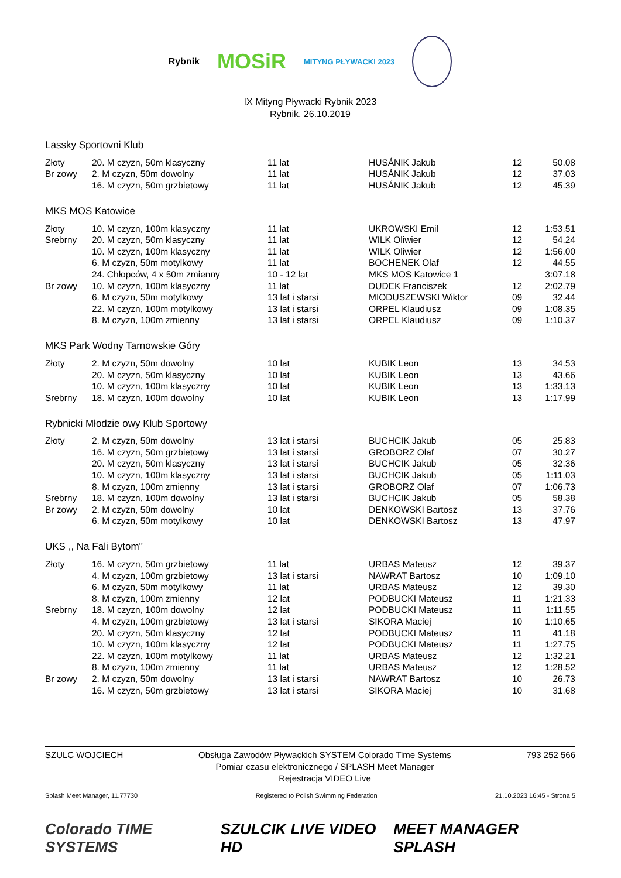Rybnik MOSiR MITYNG PŁYWACKI 2023
IX Mityng Pływacki Rybnik 2023
Rybnik, 26.10.2019
Lassky Sportovni Klub
| Złoty | 20. M czyzn, 50m klasyczny | 11 lat | HUSÁNIK Jakub | 12 | 50.08 |
| Br zowy | 2. M czyzn, 50m dowolny | 11 lat | HUSÁNIK Jakub | 12 | 37.03 |
| | 16. M czyzn, 50m grzbietowy | 11 lat | HUSÁNIK Jakub | 12 | 45.39 |
MKS MOS Katowice
| Złoty | 10. M czyzn, 100m klasyczny | 11 lat | UKROWSKI Emil | 12 | 1:53.51 |
| Srebrny | 20. M czyzn, 50m klasyczny | 11 lat | WILK Oliwier | 12 | 54.24 |
| | 10. M czyzn, 100m klasyczny | 11 lat | WILK Oliwier | 12 | 1:56.00 |
| | 6. M czyzn, 50m motylkowy | 11 lat | BOCHENEK Olaf | 12 | 44.55 |
| | 24. Chłopców, 4 x 50m zmienny | 10 - 12 lat | MKS MOS Katowice 1 | | 3:07.18 |
| Br zowy | 10. M czyzn, 100m klasyczny | 11 lat | DUDEK Franciszek | 12 | 2:02.79 |
| | 6. M czyzn, 50m motylkowy | 13 lat i starsi | MIODUSZEWSKI Wiktor | 09 | 32.44 |
| | 22. M czyzn, 100m motylkowy | 13 lat i starsi | ORPEL Klaudiusz | 09 | 1:08.35 |
| | 8. M czyzn, 100m zmienny | 13 lat i starsi | ORPEL Klaudiusz | 09 | 1:10.37 |
MKS Park Wodny Tarnowskie Góry
| Złoty | 2. M czyzn, 50m dowolny | 10 lat | KUBIK Leon | 13 | 34.53 |
| | 20. M czyzn, 50m klasyczny | 10 lat | KUBIK Leon | 13 | 43.66 |
| | 10. M czyzn, 100m klasyczny | 10 lat | KUBIK Leon | 13 | 1:33.13 |
| Srebrny | 18. M czyzn, 100m dowolny | 10 lat | KUBIK Leon | 13 | 1:17.99 |
Rybnicki Młodzie owy Klub Sportowy
| Złoty | 2. M czyzn, 50m dowolny | 13 lat i starsi | BUCHCIK Jakub | 05 | 25.83 |
| | 16. M czyzn, 50m grzbietowy | 13 lat i starsi | GROBORZ Olaf | 07 | 30.27 |
| | 20. M czyzn, 50m klasyczny | 13 lat i starsi | BUCHCIK Jakub | 05 | 32.36 |
| | 10. M czyzn, 100m klasyczny | 13 lat i starsi | BUCHCIK Jakub | 05 | 1:11.03 |
| | 8. M czyzn, 100m zmienny | 13 lat i starsi | GROBORZ Olaf | 07 | 1:06.73 |
| Srebrny | 18. M czyzn, 100m dowolny | 13 lat i starsi | BUCHCIK Jakub | 05 | 58.38 |
| Br zowy | 2. M czyzn, 50m dowolny | 10 lat | DENKOWSKI Bartosz | 13 | 37.76 |
| | 6. M czyzn, 50m motylkowy | 10 lat | DENKOWSKI Bartosz | 13 | 47.97 |
UKS ,, Na Fali Bytom''
| Złoty | 16. M czyzn, 50m grzbietowy | 11 lat | URBAS Mateusz | 12 | 39.37 |
| | 4. M czyzn, 100m grzbietowy | 13 lat i starsi | NAWRAT Bartosz | 10 | 1:09.10 |
| | 6. M czyzn, 50m motylkowy | 11 lat | URBAS Mateusz | 12 | 39.30 |
| | 8. M czyzn, 100m zmienny | 12 lat | PODBUCKI Mateusz | 11 | 1:21.33 |
| Srebrny | 18. M czyzn, 100m dowolny | 12 lat | PODBUCKI Mateusz | 11 | 1:11.55 |
| | 4. M czyzn, 100m grzbietowy | 13 lat i starsi | SIKORA Maciej | 10 | 1:10.65 |
| | 20. M czyzn, 50m klasyczny | 12 lat | PODBUCKI Mateusz | 11 | 41.18 |
| | 10. M czyzn, 100m klasyczny | 12 lat | PODBUCKI Mateusz | 11 | 1:27.75 |
| | 22. M czyzn, 100m motylkowy | 11 lat | URBAS Mateusz | 12 | 1:32.21 |
| | 8. M czyzn, 100m zmienny | 11 lat | URBAS Mateusz | 12 | 1:28.52 |
| Br zowy | 2. M czyzn, 50m dowolny | 13 lat i starsi | NAWRAT Bartosz | 10 | 26.73 |
| | 16. M czyzn, 50m grzbietowy | 13 lat i starsi | SIKORA Maciej | 10 | 31.68 |
SZULC WOJCIECH Obsługa Zawodów Pływackich SYSTEM Colorado Time Systems
Pomiar czasu elektronicznego / SPLASH Meet Manager
Rejestracja VIDEO Live 793 252 566
Splash Meet Manager, 11.77730 Registered to Polish Swimming Federation 21.10.2023 16:45 - Strona 5
Colorado TIME SYSTEMS SZULCIK LIVE VIDEO HD MEET MANAGER SPLASH